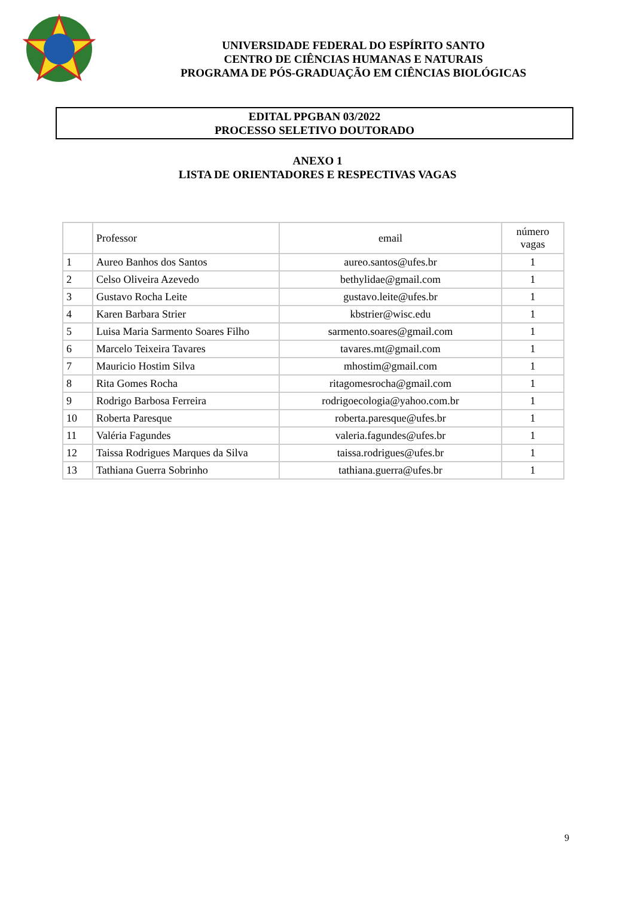UNIVERSIDADE FEDERAL DO ESPÍRITO SANTO
CENTRO DE CIÊNCIAS HUMANAS E NATURAIS
PROGRAMA DE PÓS-GRADUAÇÃO EM CIÊNCIAS BIOLÓGICAS
EDITAL PPGBAN 03/2022
PROCESSO SELETIVO DOUTORADO
ANEXO 1
LISTA DE ORIENTADORES E RESPECTIVAS VAGAS
| | Professor | email | número vagas |
| --- | --- | --- | --- |
| 1 | Aureo Banhos dos Santos | aureo.santos@ufes.br | 1 |
| 2 | Celso Oliveira Azevedo | bethylidae@gmail.com | 1 |
| 3 | Gustavo Rocha Leite | gustavo.leite@ufes.br | 1 |
| 4 | Karen Barbara Strier | kbstrier@wisc.edu | 1 |
| 5 | Luisa Maria Sarmento Soares Filho | sarmento.soares@gmail.com | 1 |
| 6 | Marcelo Teixeira Tavares | tavares.mt@gmail.com | 1 |
| 7 | Mauricio Hostim Silva | mhostim@gmail.com | 1 |
| 8 | Rita Gomes Rocha | ritagomesrocha@gmail.com | 1 |
| 9 | Rodrigo Barbosa Ferreira | rodrigoecologia@yahoo.com.br | 1 |
| 10 | Roberta Paresque | roberta.paresque@ufes.br | 1 |
| 11 | Valéria Fagundes | valeria.fagundes@ufes.br | 1 |
| 12 | Taissa Rodrigues Marques da Silva | taissa.rodrigues@ufes.br | 1 |
| 13 | Tathiana Guerra Sobrinho | tathiana.guerra@ufes.br | 1 |
9